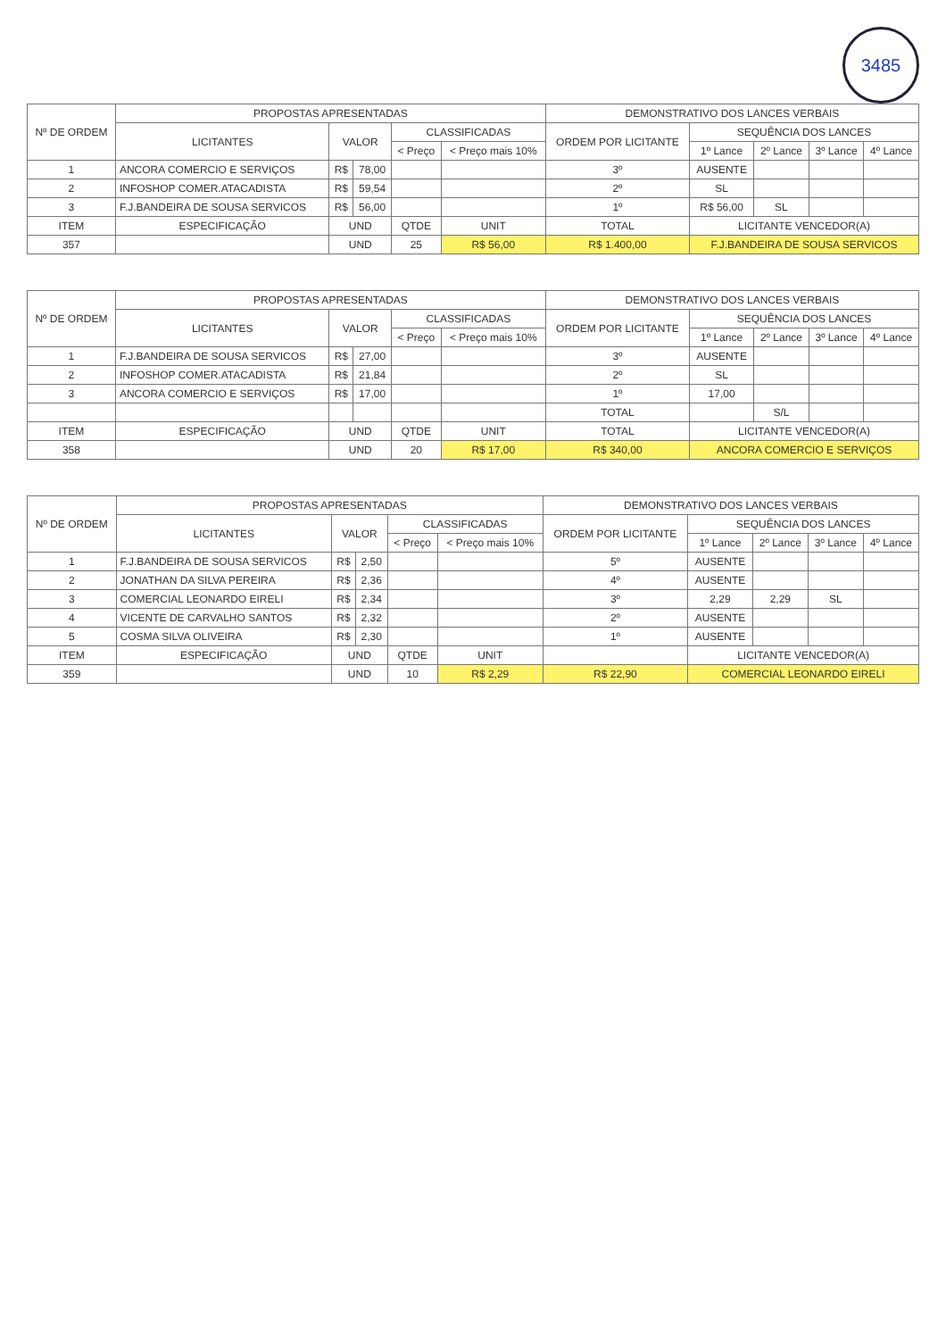3485
| Nº DE ORDEM | PROPOSTAS APRESENTADAS | | | | | DEMONSTRATIVO DOS LANCES VERBAIS | | | | |
| --- | --- | --- | --- | --- | --- | --- | --- | --- | --- | --- |
| | LICITANTES | VALOR | | CLASSIFICADAS | | ORDEM POR LICITANTE | SEQUÊNCIA DOS LANCES | | | |
| | | | | < Preço | < Preço mais 10% | | 1º Lance | 2º Lance | 3º Lance | 4º Lance |
| 1 | ANCORA COMERCIO E SERVIÇOS | R$ | 78,00 | | | 3º | AUSENTE | | | |
| 2 | INFOSHOP COMER.ATACADISTA | R$ | 59,54 | | | 2º | SL | | | |
| 3 | F.J.BANDEIRA DE SOUSA SERVICOS | R$ | 56,00 | | | 1º | R$ 56,00 | SL | | |
| ITEM | ESPECIFICAÇÃO | UND | | QTDE | UNIT | TOTAL | LICITANTE VENCEDOR(A) | | | |
| 357 | | UND | | 25 | R$ 56,00 | R$ 1.400,00 | F.J.BANDEIRA DE SOUSA SERVICOS | | | |
| Nº DE ORDEM | PROPOSTAS APRESENTADAS | | | | | DEMONSTRATIVO DOS LANCES VERBAIS | | | | |
| --- | --- | --- | --- | --- | --- | --- | --- | --- | --- | --- |
| | LICITANTES | VALOR | | CLASSIFICADAS | | ORDEM POR LICITANTE | SEQUÊNCIA DOS LANCES | | | |
| | | | | < Preço | < Preço mais 10% | | 1º Lance | 2º Lance | 3º Lance | 4º Lance |
| 1 | F.J.BANDEIRA DE SOUSA SERVICOS | R$ | 27,00 | | | 3º | AUSENTE | | | |
| 2 | INFOSHOP COMER.ATACADISTA | R$ | 21,84 | | | 2º | SL | | | |
| 3 | ANCORA COMERCIO E SERVIÇOS | R$ | 17,00 | | | 1º | 17,00 | | | |
| | | | | | | TOTAL | | S/L | | |
| ITEM | ESPECIFICAÇÃO | UND | | QTDE | UNIT | TOTAL | LICITANTE VENCEDOR(A) | | | |
| 358 | | UND | | 20 | R$ 17,00 | R$ 340,00 | ANCORA COMERCIO E SERVIÇOS | | | |
| Nº DE ORDEM | PROPOSTAS APRESENTADAS | | | | | DEMONSTRATIVO DOS LANCES VERBAIS | | | | |
| --- | --- | --- | --- | --- | --- | --- | --- | --- | --- | --- |
| | LICITANTES | VALOR | | CLASSIFICADAS | | ORDEM POR LICITANTE | SEQUÊNCIA DOS LANCES | | | |
| | | | | < Preço | < Preço mais 10% | | 1º Lance | 2º Lance | 3º Lance | 4º Lance |
| 1 | F.J.BANDEIRA DE SOUSA SERVICOS | R$ | 2,50 | | | 5º | AUSENTE | | | |
| 2 | JONATHAN DA SILVA PEREIRA | R$ | 2,36 | | | 4º | AUSENTE | | | |
| 3 | COMERCIAL LEONARDO EIRELI | R$ | 2,34 | | | 3º | 2,29 | 2,29 | SL | |
| 4 | VICENTE DE CARVALHO SANTOS | R$ | 2,32 | | | 2º | AUSENTE | | | |
| 5 | COSMA SILVA OLIVEIRA | R$ | 2,30 | | | 1º | AUSENTE | | | |
| ITEM | ESPECIFICAÇÃO | UND | | QTDE | UNIT | | LICITANTE VENCEDOR(A) | | | |
| 359 | | UND | | 10 | R$ 2,29 | R$ 22,90 | COMERCIAL LEONARDO EIRELI | | | |